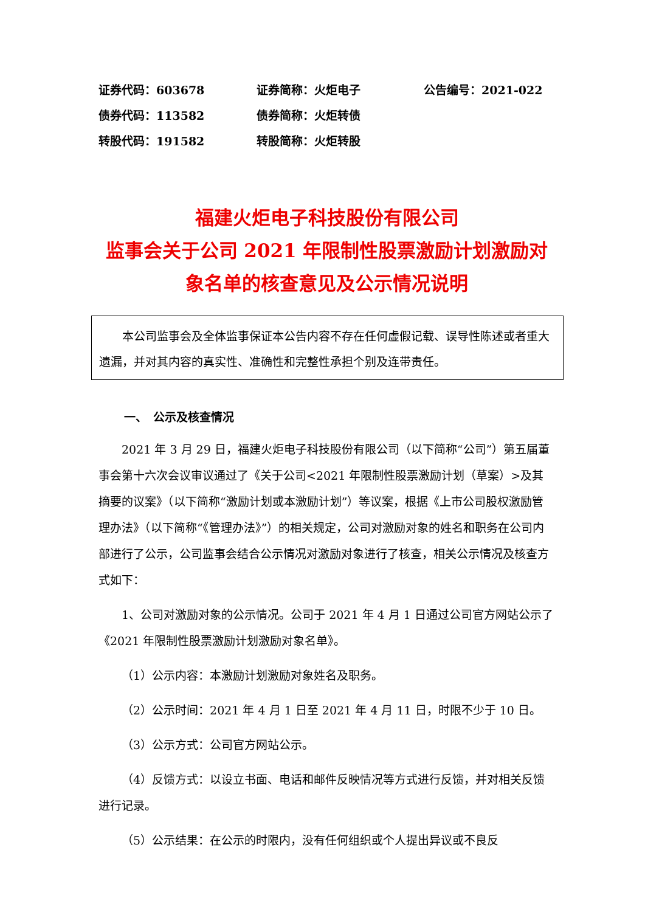证券代码：603678 证券简称：火炬电子 公告编号：2021-022
债券代码：113582 债券简称：火炬转债
转股代码：191582 转股简称：火炬转股
福建火炬电子科技股份有限公司
监事会关于公司 2021 年限制性股票激励计划激励对象名单的核查意见及公示情况说明
本公司监事会及全体监事保证本公告内容不存在任何虚假记载、误导性陈述或者重大遗漏，并对其内容的真实性、准确性和完整性承担个别及连带责任。
一、　公示及核查情况
2021 年 3 月 29 日，福建火炬电子科技股份有限公司（以下简称“公司”）第五届董事会第十六次会议审议通过了《关于公司<2021 年限制性股票激励计划（草案）>及其摘要的议案》（以下简称“激励计划或本激励计划”）等议案，根据《上市公司股权激励管理办法》（以下简称“《管理办法》”）的相关规定，公司对激励对象的姓名和职务在公司内部进行了公示，公司监事会结合公示情况对激励对象进行了核查，相关公示情况及核查方式如下：
1、公司对激励对象的公示情况。公司于 2021 年 4 月 1 日通过公司官方网站公示了《2021 年限制性股票激励计划激励对象名单》。
（1）公示内容：本激励计划激励对象姓名及职务。
（2）公示时间：2021 年 4 月 1 日至 2021 年 4 月 11 日，时限不少于 10 日。
（3）公示方式：公司官方网站公示。
（4）反馈方式：以设立书面、电话和邮件反映情况等方式进行反馈，并对相关反馈进行记录。
（5）公示结果：在公示的时限内，没有任何组织或个人提出异议或不良反